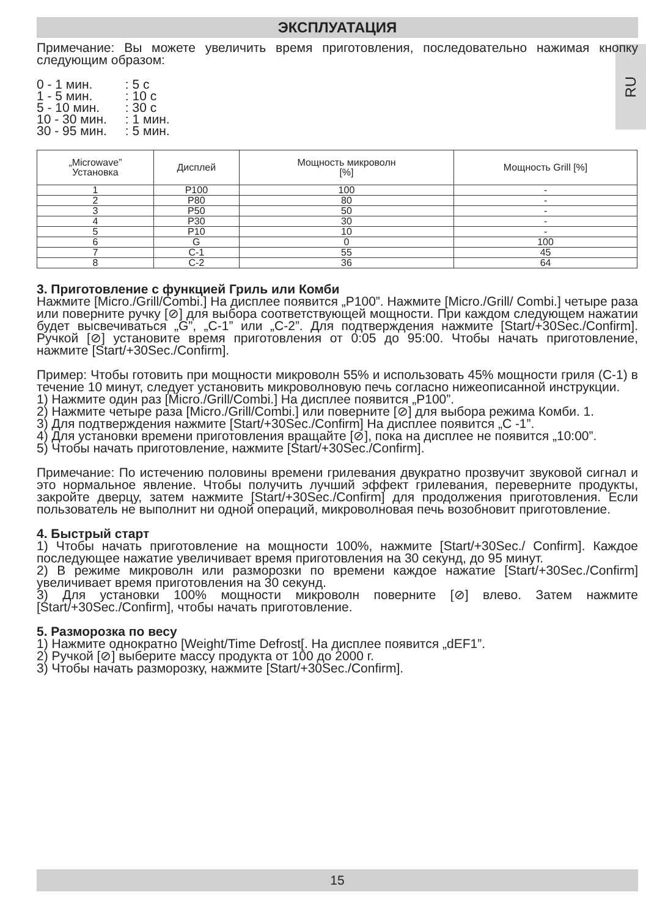RU
ЭКСПЛУАТАЦИЯ
Примечание: Вы можете увеличить время приготовления, последовательно нажимая кнопку следующим образом:
| 0 - 1 мин. | : 5 с |
| 1 - 5 мин. | : 10 с |
| 5 - 10 мин. | : 30 с |
| 10 - 30 мин. | : 1 мин. |
| 30 - 95 мин. | : 5 мин. |
| „Microwave” Установка | Дисплей | Мощность микроволн [%] | Мощность Grill [%] |
| --- | --- | --- | --- |
| 1 | P100 | 100 | - |
| 2 | P80 | 80 | - |
| 3 | P50 | 50 | - |
| 4 | P30 | 30 | - |
| 5 | P10 | 10 | - |
| 6 | G | 0 | 100 |
| 7 | C-1 | 55 | 45 |
| 8 | C-2 | 36 | 64 |
3. Приготовление с функцией Гриль или Комби
Нажмите [Micro./Grill/Combi.] На дисплее появится „P100”. Нажмите [Micro./Grill/ Combi.] четыре раза или поверните ручку [⊘] для выбора соответствующей мощности. При каждом следующем нажатии будет высвечиваться „G”, „C-1” или „C-2”. Для подтверждения нажмите [Start/+30Sec./Confirm]. Ручкой [⊘] установите время приготовления от 0:05 до 95:00. Чтобы начать приготовление, нажмите [Start/+30Sec./Confirm].
Пример: Чтобы готовить при мощности микроволн 55% и использовать 45% мощности гриля (C-1) в течение 10 минут, следует установить микроволновую печь согласно нижеописанной инструкции.
1) Нажмите один раз [Micro./Grill/Combi.] На дисплее появится „P100”.
2) Нажмите четыре раза [Micro./Grill/Combi.] или поверните [⊘] для выбора режима Комби. 1.
3) Для подтверждения нажмите [Start/+30Sec./Confirm] На дисплее появится „C -1”.
4) Для установки времени приготовления вращайте [⊘], пока на дисплее не появится „10:00”.
5) Чтобы начать приготовление, нажмите [Start/+30Sec./Confirm].
Примечание: По истечению половины времени грилевания двукратно прозвучит звуковой сигнал и это нормальное явление. Чтобы получить лучший эффект грилевания, переверните продукты, закройте дверцу, затем нажмите [Start/+30Sec./Confirm] для продолжения приготовления. Если пользователь не выполнит ни одной операций, микроволновая печь возобновит приготовление.
4. Быстрый старт
1) Чтобы начать приготовление на мощности 100%, нажмите [Start/+30Sec./ Confirm]. Каждое последующее нажатие увеличивает время приготовления на 30 секунд, до 95 минут.
2) В режиме микроволн или разморозки по времени каждое нажатие [Start/+30Sec./Confirm] увеличивает время приготовления на 30 секунд.
3) Для установки 100% мощности микроволн поверните [⊘] влево. Затем нажмите [Start/+30Sec./Confirm], чтобы начать приготовление.
5. Разморозка по весу
1) Нажмите однократно [Weight/Time Defrost[. На дисплее появится „dEF1”.
2) Ручкой [⊘] выберите массу продукта от 100 до 2000 г.
3) Чтобы начать разморозку, нажмите [Start/+30Sec./Confirm].
15